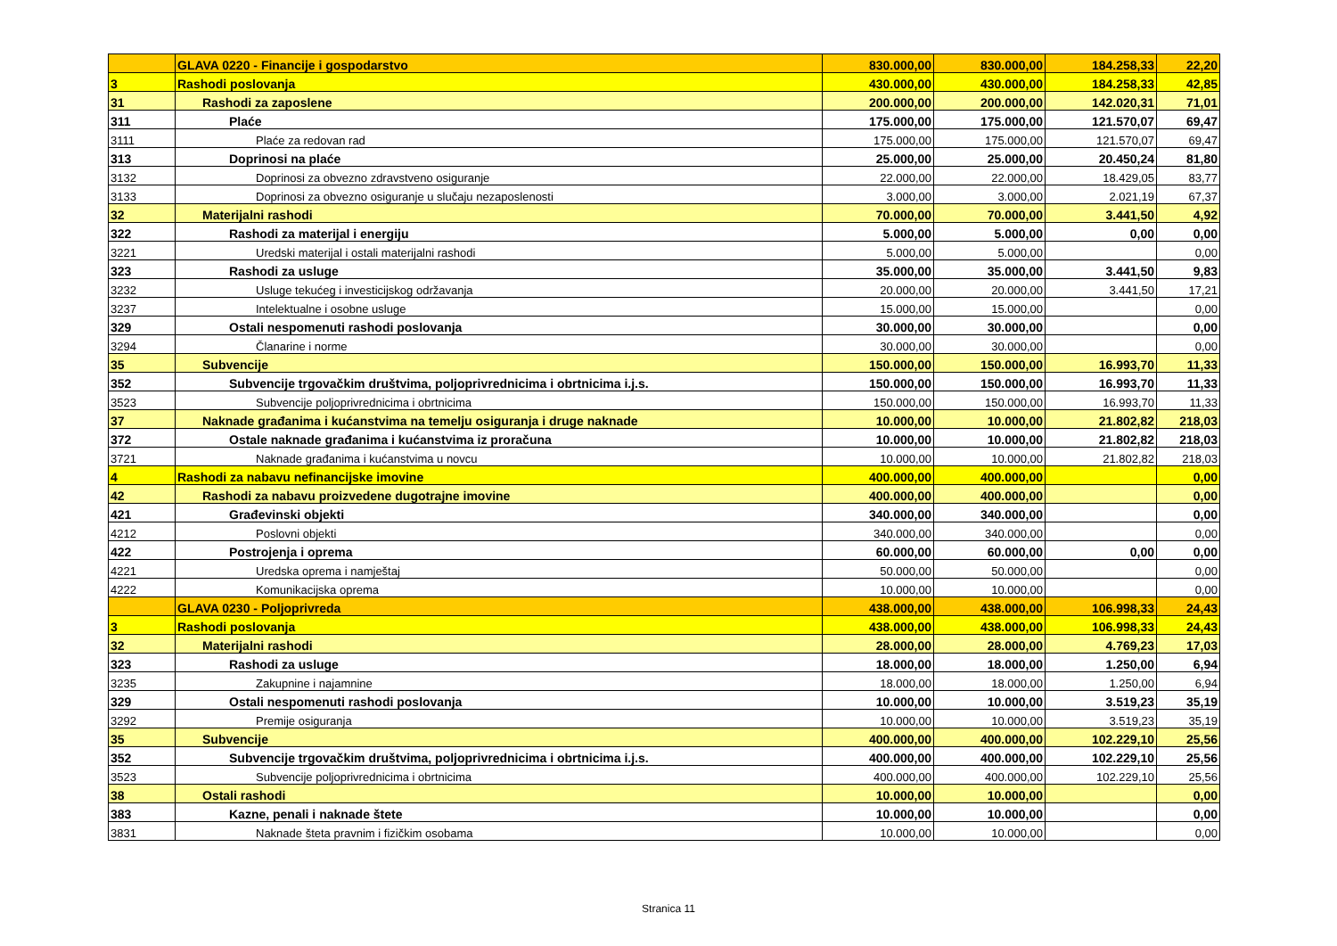| | GLAVA 0220 - Financije i gospodarstvo | 830.000,00 | 830.000,00 | 184.258,33 | 22,20 |
| 3 | Rashodi poslovanja | 430.000,00 | 430.000,00 | 184.258,33 | 42,85 |
| 31 | Rashodi za zaposlene | 200.000,00 | 200.000,00 | 142.020,31 | 71,01 |
| 311 | Plaće | 175.000,00 | 175.000,00 | 121.570,07 | 69,47 |
| 3111 | Plaće za redovan rad | 175.000,00 | 175.000,00 | 121.570,07 | 69,47 |
| 313 | Doprinosi na plaće | 25.000,00 | 25.000,00 | 20.450,24 | 81,80 |
| 3132 | Doprinosi za obvezno zdravstveno osiguranje | 22.000,00 | 22.000,00 | 18.429,05 | 83,77 |
| 3133 | Doprinosi za obvezno osiguranje u slučaju nezaposlenosti | 3.000,00 | 3.000,00 | 2.021,19 | 67,37 |
| 32 | Materijalni rashodi | 70.000,00 | 70.000,00 | 3.441,50 | 4,92 |
| 322 | Rashodi za materijal i energiju | 5.000,00 | 5.000,00 | 0,00 | 0,00 |
| 3221 | Uredski materijal i ostali materijalni rashodi | 5.000,00 | 5.000,00 | | 0,00 |
| 323 | Rashodi za usluge | 35.000,00 | 35.000,00 | 3.441,50 | 9,83 |
| 3232 | Usluge tekućeg i investicijskog održavanja | 20.000,00 | 20.000,00 | 3.441,50 | 17,21 |
| 3237 | Intelektualne i osobne usluge | 15.000,00 | 15.000,00 | | 0,00 |
| 329 | Ostali nespomenuti rashodi poslovanja | 30.000,00 | 30.000,00 | | 0,00 |
| 3294 | Članarine i norme | 30.000,00 | 30.000,00 | | 0,00 |
| 35 | Subvencije | 150.000,00 | 150.000,00 | 16.993,70 | 11,33 |
| 352 | Subvencije trgovačkim društvima, poljoprivrednicima i obrtnicima i.j.s. | 150.000,00 | 150.000,00 | 16.993,70 | 11,33 |
| 3523 | Subvencije poljoprivrednicima i obrtnicima | 150.000,00 | 150.000,00 | 16.993,70 | 11,33 |
| 37 | Naknade građanima i kućanstvima na temelju osiguranja i druge naknade | 10.000,00 | 10.000,00 | 21.802,82 | 218,03 |
| 372 | Ostale naknade građanima i kućanstvima iz proračuna | 10.000,00 | 10.000,00 | 21.802,82 | 218,03 |
| 3721 | Naknade građanima i kućanstvima u novcu | 10.000,00 | 10.000,00 | 21.802,82 | 218,03 |
| 4 | Rashodi za nabavu nefinancijske imovine | 400.000,00 | 400.000,00 | | 0,00 |
| 42 | Rashodi za nabavu proizvedene dugotrajne imovine | 400.000,00 | 400.000,00 | | 0,00 |
| 421 | Građevinski objekti | 340.000,00 | 340.000,00 | | 0,00 |
| 4212 | Poslovni objekti | 340.000,00 | 340.000,00 | | 0,00 |
| 422 | Postrojenja i oprema | 60.000,00 | 60.000,00 | 0,00 | 0,00 |
| 4221 | Uredska oprema i namještaj | 50.000,00 | 50.000,00 | | 0,00 |
| 4222 | Komunikacijska oprema | 10.000,00 | 10.000,00 | | 0,00 |
| | GLAVA 0230 - Poljoprivreda | 438.000,00 | 438.000,00 | 106.998,33 | 24,43 |
| 3 | Rashodi poslovanja | 438.000,00 | 438.000,00 | 106.998,33 | 24,43 |
| 32 | Materijalni rashodi | 28.000,00 | 28.000,00 | 4.769,23 | 17,03 |
| 323 | Rashodi za usluge | 18.000,00 | 18.000,00 | 1.250,00 | 6,94 |
| 3235 | Zakupnine i najamnine | 18.000,00 | 18.000,00 | 1.250,00 | 6,94 |
| 329 | Ostali nespomenuti rashodi poslovanja | 10.000,00 | 10.000,00 | 3.519,23 | 35,19 |
| 3292 | Premije osiguranja | 10.000,00 | 10.000,00 | 3.519,23 | 35,19 |
| 35 | Subvencije | 400.000,00 | 400.000,00 | 102.229,10 | 25,56 |
| 352 | Subvencije trgovačkim društvima, poljoprivrednicima i obrtnicima i.j.s. | 400.000,00 | 400.000,00 | 102.229,10 | 25,56 |
| 3523 | Subvencije poljoprivrednicima i obrtnicima | 400.000,00 | 400.000,00 | 102.229,10 | 25,56 |
| 38 | Ostali rashodi | 10.000,00 | 10.000,00 | | 0,00 |
| 383 | Kazne, penali i naknade štete | 10.000,00 | 10.000,00 | | 0,00 |
| 3831 | Naknade šteta pravnim i fizičkim osobama | 10.000,00 | 10.000,00 | | 0,00 |
Stranica 11